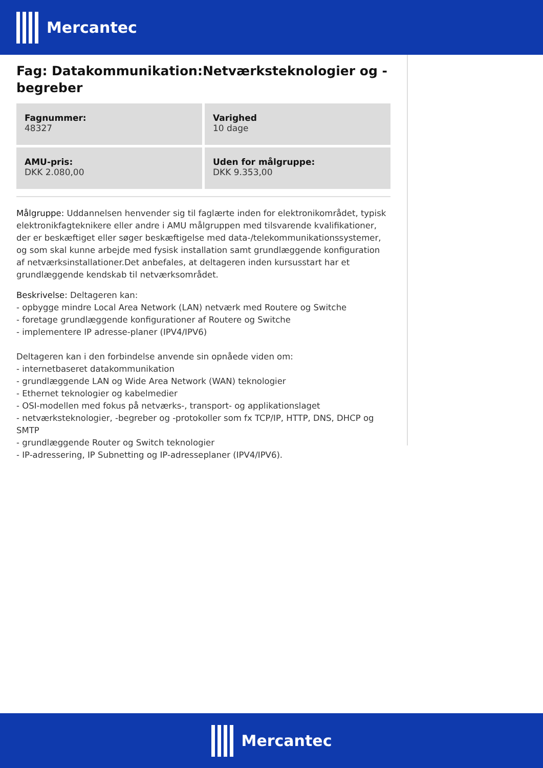Mercantec
Fag: Datakommunikation:Netværksteknologier og -begreber
| Fagnummer: 48327 | Varighed 10 dage |
| AMU-pris: DKK 2.080,00 | Uden for målgruppe: DKK 9.353,00 |
Målgruppe: Uddannelsen henvender sig til faglærte inden for elektronikområdet, typisk elektronikfagteknikere eller andre i AMU målgruppen med tilsvarende kvalifikationer, der er beskæftiget eller søger beskæftigelse med data-/telekommunikationssystemer, og som skal kunne arbejde med fysisk installation samt grundlæggende konfiguration af netværksinstallationer.Det anbefales, at deltageren inden kursusstart har et grundlæggende kendskab til netværksområdet.
Beskrivelse: Deltageren kan:
- opbygge mindre Local Area Network (LAN) netværk med Routere og Switche
- foretage grundlæggende konfigurationer af Routere og Switche
- implementere IP adresse-planer (IPV4/IPV6)
Deltageren kan i den forbindelse anvende sin opnåede viden om:
- internetbaseret datakommunikation
- grundlæggende LAN og Wide Area Network (WAN) teknologier
- Ethernet teknologier og kabelmedier
- OSI-modellen med fokus på netværks-, transport- og applikationslaget
- netværksteknologier, -begreber og -protokoller som fx TCP/IP, HTTP, DNS, DHCP og SMTP
- grundlæggende Router og Switch teknologier
- IP-adressering, IP Subnetting og IP-adresseplaner (IPV4/IPV6).
Mercantec